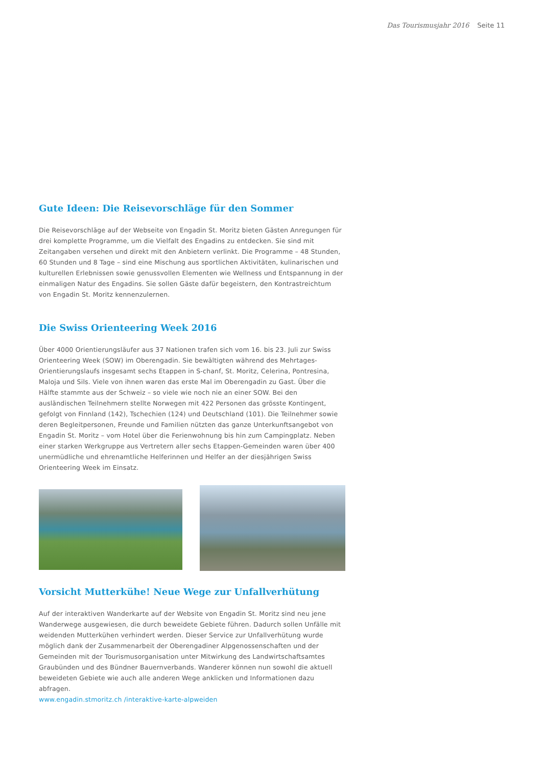Das Tourismusjahr 2016 Seite 11
Gute Ideen: Die Reisevorschläge für den Sommer
Die Reisevorschläge auf der Webseite von Engadin St. Moritz bieten Gästen Anregungen für drei komplette Programme, um die Vielfalt des Engadins zu entdecken. Sie sind mit Zeitangaben versehen und direkt mit den Anbietern verlinkt. Die Programme – 48 Stunden, 60 Stunden und 8 Tage – sind eine Mischung aus sportlichen Aktivitäten, kulinarischen und kulturellen Erlebnissen sowie genussvollen Elementen wie Wellness und Entspannung in der einmaligen Natur des Engadins. Sie sollen Gäste dafür begeistern, den Kontrastreichtum von Engadin St. Moritz kennenzulernen.
Die Swiss Orienteering Week 2016
Über 4000 Orientierungsläufer aus 37 Nationen trafen sich vom 16. bis 23. Juli zur Swiss Orienteering Week (SOW) im Oberengadin. Sie bewältigten während des Mehrtages-Orientierungslaufs insgesamt sechs Etappen in S-chanf, St. Moritz, Celerina, Pontresina, Maloja und Sils. Viele von ihnen waren das erste Mal im Oberengadin zu Gast. Über die Hälfte stammte aus der Schweiz – so viele wie noch nie an einer SOW. Bei den ausländischen Teilnehmern stellte Norwegen mit 422 Personen das grösste Kontingent, gefolgt von Finnland (142), Tschechien (124) und Deutschland (101). Die Teilnehmer sowie deren Begleitpersonen, Freunde und Familien nützten das ganze Unterkunftsangebot von Engadin St. Moritz – vom Hotel über die Ferienwohnung bis hin zum Campingplatz. Neben einer starken Werkgruppe aus Vertretern aller sechs Etappen-Gemeinden waren über 400 unermüdliche und ehrenamtliche Helferinnen und Helfer an der diesjährigen Swiss Orienteering Week im Einsatz.
Vorsicht Mutterkühe! Neue Wege zur Unfallverhütung
Auf der interaktiven Wanderkarte auf der Website von Engadin St. Moritz sind neu jene Wanderwege ausgewiesen, die durch beweidete Gebiete führen. Dadurch sollen Unfälle mit weidenden Mutterkühen verhindert werden. Dieser Service zur Unfallverhütung wurde möglich dank der Zusammenarbeit der Oberengadiner Alpgenossenschaften und der Gemeinden mit der Tourismusorganisation unter Mitwirkung des Landwirtschaftsamtes Graubünden und des Bündner Bauernverbands. Wanderer können nun sowohl die aktuell beweideten Gebiete wie auch alle anderen Wege anklicken und Informationen dazu abfragen.
www.engadin.stmoritz.ch /interaktive-karte-alpweiden